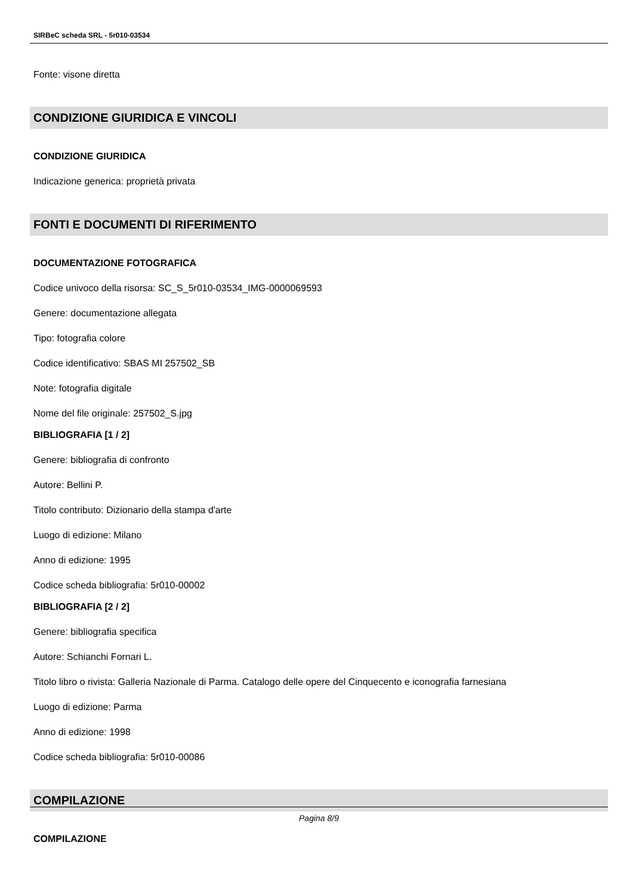SIRBeC scheda SRL - 5r010-03534
Fonte: visone diretta
CONDIZIONE GIURIDICA E VINCOLI
CONDIZIONE GIURIDICA
Indicazione generica: proprietà privata
FONTI E DOCUMENTI DI RIFERIMENTO
DOCUMENTAZIONE FOTOGRAFICA
Codice univoco della risorsa: SC_S_5r010-03534_IMG-0000069593
Genere: documentazione allegata
Tipo: fotografia colore
Codice identificativo: SBAS MI 257502_SB
Note: fotografia digitale
Nome del file originale: 257502_S.jpg
BIBLIOGRAFIA [1 / 2]
Genere: bibliografia di confronto
Autore: Bellini P.
Titolo contributo: Dizionario della stampa d'arte
Luogo di edizione: Milano
Anno di edizione: 1995
Codice scheda bibliografia: 5r010-00002
BIBLIOGRAFIA [2 / 2]
Genere: bibliografia specifica
Autore: Schianchi Fornari L.
Titolo libro o rivista: Galleria Nazionale di Parma. Catalogo delle opere del Cinquecento e iconografia farnesiana
Luogo di edizione: Parma
Anno di edizione: 1998
Codice scheda bibliografia: 5r010-00086
COMPILAZIONE
COMPILAZIONE
Pagina 8/9